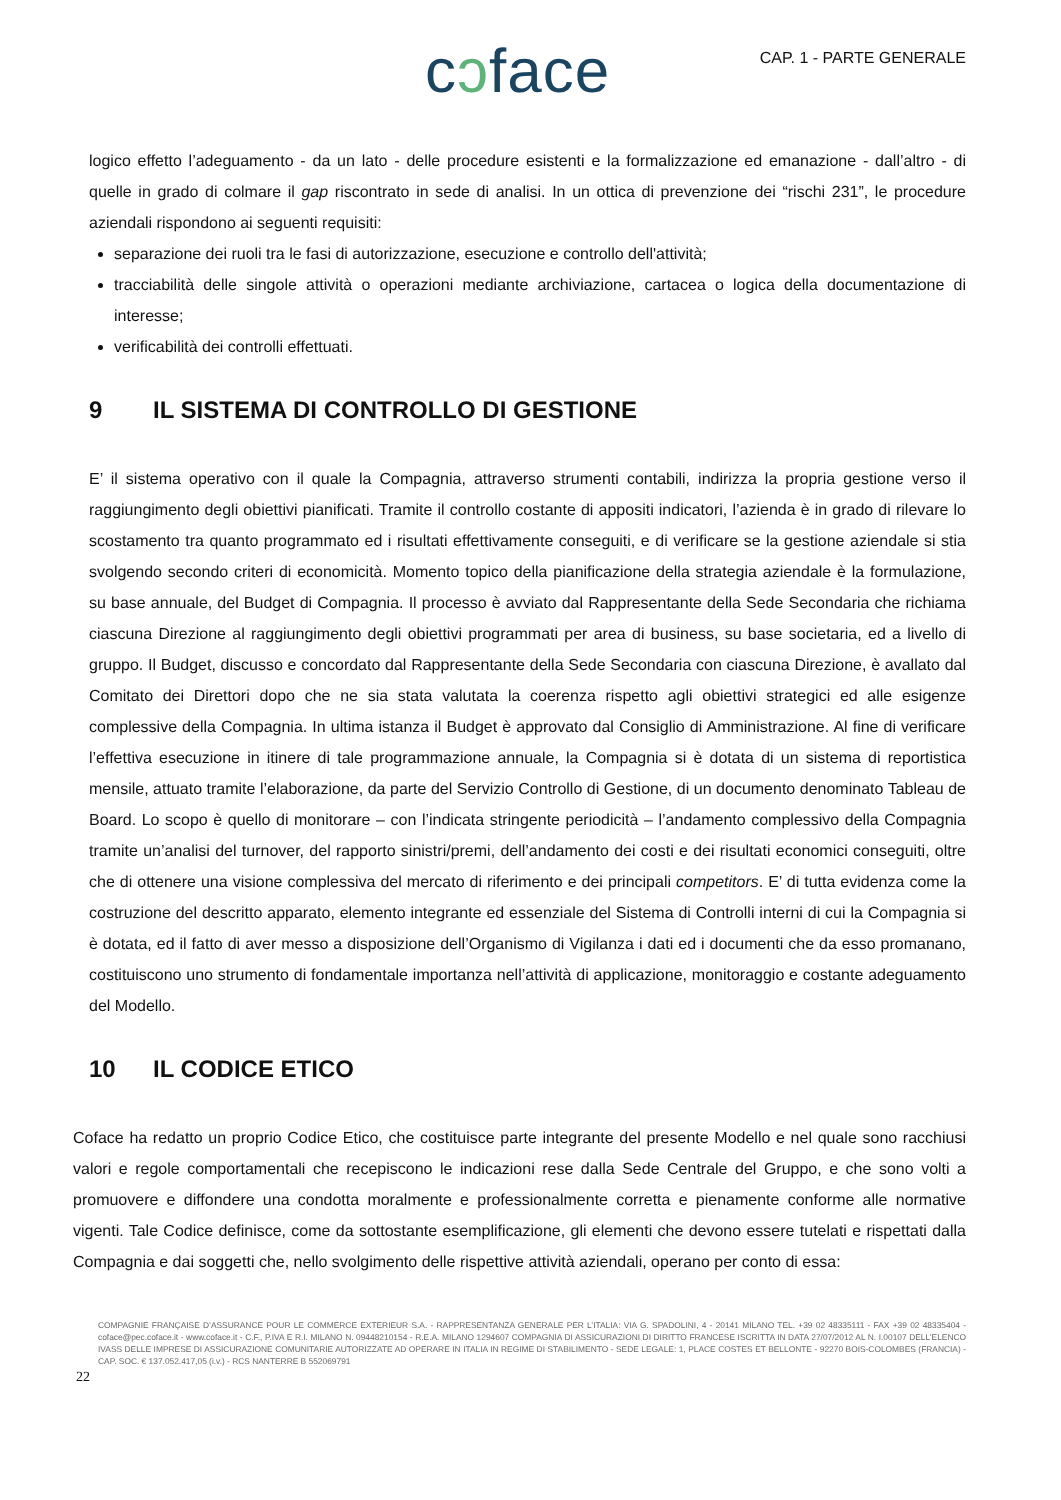cɔface
CAP. 1 - PARTE GENERALE
logico effetto l’adeguamento - da un lato - delle procedure esistenti e la formalizzazione ed emanazione - dall’altro - di quelle in grado di colmare il gap riscontrato in sede di analisi. In un ottica di prevenzione dei “rischi 231”, le procedure aziendali rispondono ai seguenti requisiti:
separazione dei ruoli tra le fasi di autorizzazione, esecuzione e controllo dell'attività;
tracciabilità delle singole attività o operazioni mediante archiviazione, cartacea o logica della documentazione di interesse;
verificabilità dei controlli effettuati.
9 IL SISTEMA DI CONTROLLO DI GESTIONE
E’ il sistema operativo con il quale la Compagnia, attraverso strumenti contabili, indirizza la propria gestione verso il raggiungimento degli obiettivi pianificati. Tramite il controllo costante di appositi indicatori, l’azienda è in grado di rilevare lo scostamento tra quanto programmato ed i risultati effettivamente conseguiti, e di verificare se la gestione aziendale si stia svolgendo secondo criteri di economicità. Momento topico della pianificazione della strategia aziendale è la formulazione, su base annuale, del Budget di Compagnia. Il processo è avviato dal Rappresentante della Sede Secondaria che richiama ciascuna Direzione al raggiungimento degli obiettivi programmati per area di business, su base societaria, ed a livello di gruppo. Il Budget, discusso e concordato dal Rappresentante della Sede Secondaria con ciascuna Direzione, è avallato dal Comitato dei Direttori dopo che ne sia stata valutata la coerenza rispetto agli obiettivi strategici ed alle esigenze complessive della Compagnia. In ultima istanza il Budget è approvato dal Consiglio di Amministrazione. Al fine di verificare l’effettiva esecuzione in itinere di tale programmazione annuale, la Compagnia si è dotata di un sistema di reportistica mensile, attuato tramite l’elaborazione, da parte del Servizio Controllo di Gestione, di un documento denominato Tableau de Board. Lo scopo è quello di monitorare – con l’indicata stringente periodicità – l’andamento complessivo della Compagnia tramite un’analisi del turnover, del rapporto sinistri/premi, dell’andamento dei costi e dei risultati economici conseguiti, oltre che di ottenere una visione complessiva del mercato di riferimento e dei principali competitors. E’ di tutta evidenza come la costruzione del descritto apparato, elemento integrante ed essenziale del Sistema di Controlli interni di cui la Compagnia si è dotata, ed il fatto di aver messo a disposizione dell’Organismo di Vigilanza i dati ed i documenti che da esso promanano, costituiscono uno strumento di fondamentale importanza nell’attività di applicazione, monitoraggio e costante adeguamento del Modello.
10 IL CODICE ETICO
Coface ha redatto un proprio Codice Etico, che costituisce parte integrante del presente Modello e nel quale sono racchiusi valori e regole comportamentali che recepiscono le indicazioni rese dalla Sede Centrale del Gruppo, e che sono volti a promuovere e diffondere una condotta moralmente e professionalmente corretta e pienamente conforme alle normative vigenti. Tale Codice definisce, come da sottostante esemplificazione, gli elementi che devono essere tutelati e rispettati dalla Compagnia e dai soggetti che, nello svolgimento delle rispettive attività aziendali, operano per conto di essa:
COMPAGNIE FRANÇAISE D’ASSURANCE POUR LE COMMERCE EXTERIEUR S.A. - RAPPRESENTANZA GENERALE PER L’ITALIA: VIA G. SPADOLINI, 4 - 20141 MILANO TEL. +39 02 48335111 - FAX +39 02 48335404 - coface@pec.coface.it - www.coface.it - C.F., P.IVA E R.I. MILANO N. 09448210154 - R.E.A. MILANO 1294607 COMPAGNIA DI ASSICURAZIONI DI DIRITTO FRANCESE ISCRITTA IN DATA 27/07/2012 AL N. I.00107 DELL’ELENCO IVASS DELLE IMPRESE DI ASSICURAZIONE COMUNITARIE AUTORIZZATE AD OPERARE IN ITALIA IN REGIME DI STABILIMENTO - SEDE LEGALE: 1, PLACE COSTES ET BELLONTE - 92270 BOIS-COLOMBES (FRANCIA) - CAP. SOC. € 137.052.417,05 (i.v.) - RCS NANTERRE B 552069791
22